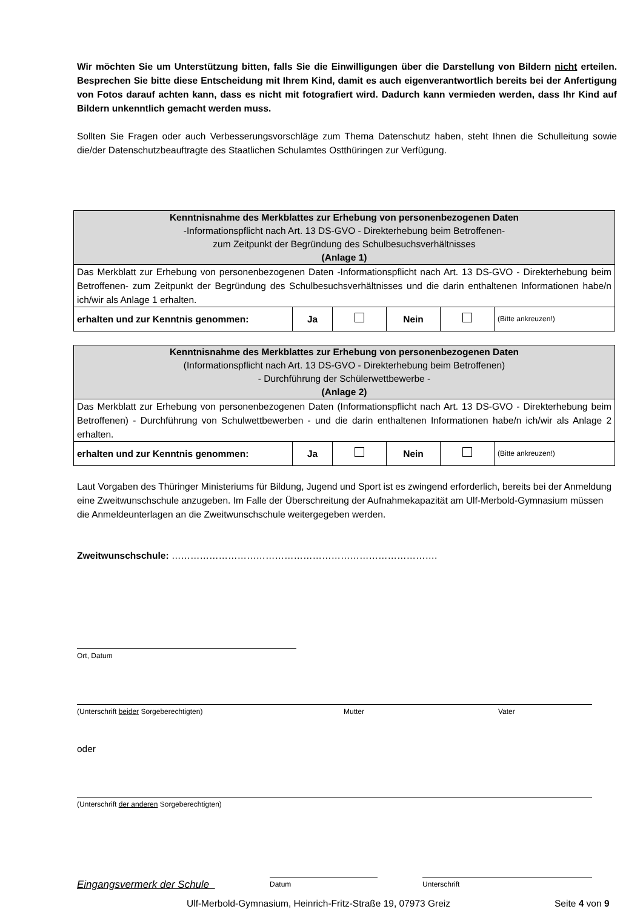Wir möchten Sie um Unterstützung bitten, falls Sie die Einwilligungen über die Darstellung von Bildern nicht erteilen. Besprechen Sie bitte diese Entscheidung mit Ihrem Kind, damit es auch eigenverantwortlich bereits bei der Anfertigung von Fotos darauf achten kann, dass es nicht mit fotografiert wird. Dadurch kann vermieden werden, dass Ihr Kind auf Bildern unkenntlich gemacht werden muss.
Sollten Sie Fragen oder auch Verbesserungsvorschläge zum Thema Datenschutz haben, steht Ihnen die Schulleitung sowie die/der Datenschutzbeauftragte des Staatlichen Schulamtes Ostthüringen zur Verfügung.
| Kenntnisnahme des Merkblattes zur Erhebung von personenbezogenen Daten -Informationspflicht nach Art. 13 DS-GVO - Direkterhebung beim Betroffenen- zum Zeitpunkt der Begründung des Schulbesuchsverhältnisses (Anlage 1) | | | | | |
| Das Merkblatt zur Erhebung von personenbezogenen Daten -Informationspflicht nach Art. 13 DS-GVO - Direkterhebung beim Betroffenen- zum Zeitpunkt der Begründung des Schulbesuchsverhältnisses und die darin enthaltenen Informationen habe/n ich/wir als Anlage 1 erhalten. | | | | | |
| erhalten und zur Kenntnis genommen: | Ja | | Nein | | (Bitte ankreuzen!) |
| Kenntnisnahme des Merkblattes zur Erhebung von personenbezogenen Daten (Informationspflicht nach Art. 13 DS-GVO - Direkterhebung beim Betroffenen) - Durchführung der Schülerwettbewerbe - (Anlage 2) | | | | | |
| Das Merkblatt zur Erhebung von personenbezogenen Daten (Informationspflicht nach Art. 13 DS-GVO - Direkterhebung beim Betroffenen) - Durchführung von Schulwettbewerben - und die darin enthaltenen Informationen habe/n ich/wir als Anlage 2 erhalten. | | | | | |
| erhalten und zur Kenntnis genommen: | Ja | | Nein | | (Bitte ankreuzen!) |
Laut Vorgaben des Thüringer Ministeriums für Bildung, Jugend und Sport ist es zwingend erforderlich, bereits bei der Anmeldung eine Zweitwunschschule anzugeben. Im Falle der Überschreitung der Aufnahmekapazität am Ulf-Merbold-Gymnasium müssen die Anmeldeunterlagen an die Zweitwunschschule weitergegeben werden.
Zweitwunschschule: ………………………………………………………………………….
Ort, Datum
(Unterschrift beider Sorgeberechtigten) Mutter Vater
oder
(Unterschrift der anderen Sorgeberechtigten)
Eingangsvermerk der Schule Datum Unterschrift
Ulf-Merbold-Gymnasium, Heinrich-Fritz-Straße 19, 07973 Greiz Seite 4 von 9